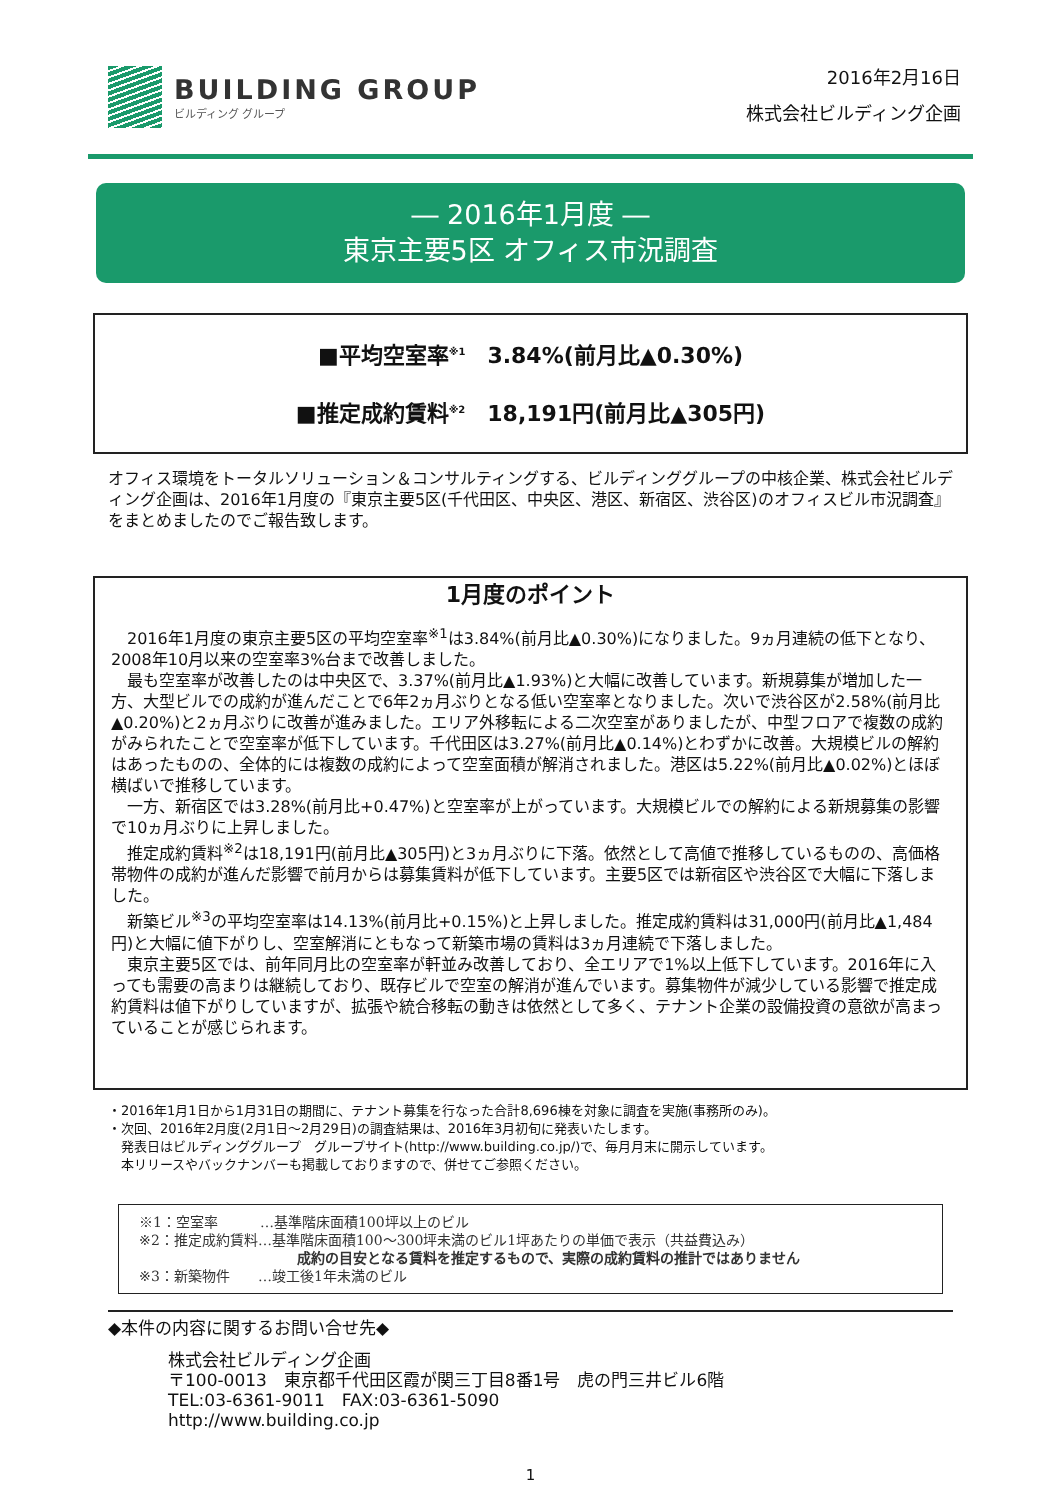BUILDING GROUP
ビルディング グループ
2016年2月16日
株式会社ビルディング企画
― 2016年1月度 ―
東京主要5区 オフィス市況調査
■平均空室率<sup>※1</sup>　3.84%(前月比▲0.30%)
■推定成約賃料<sup>※2</sup>　18,191円(前月比▲305円)
オフィス環境をトータルソリューション＆コンサルティングする、ビルディンググループの中核企業、株式会社ビルディング企画は、2016年1月度の『東京主要5区(千代田区、中央区、港区、新宿区、渋谷区)のオフィスビル市況調査』をまとめましたのでご報告致します。
1月度のポイント
2016年1月度の東京主要5区の平均空室率<sup>※1</sup>は3.84%(前月比▲0.30%)になりました。9ヵ月連続の低下となり、2008年10月以来の空室率3%台まで改善しました。
最も空室率が改善したのは中央区で、3.37%(前月比▲1.93%)と大幅に改善しています。新規募集が増加した一方、大型ビルでの成約が進んだことで6年2ヵ月ぶりとなる低い空室率となりました。次いで渋谷区が2.58%(前月比▲0.20%)と2ヵ月ぶりに改善が進みました。エリア外移転による二次空室がありましたが、中型フロアで複数の成約がみられたことで空室率が低下しています。千代田区は3.27%(前月比▲0.14%)とわずかに改善。大規模ビルの解約はあったものの、全体的には複数の成約によって空室面積が解消されました。港区は5.22%(前月比▲0.02%)とほぼ横ばいで推移しています。
一方、新宿区では3.28%(前月比+0.47%)と空室率が上がっています。大規模ビルでの解約による新規募集の影響で10ヵ月ぶりに上昇しました。
推定成約賃料<sup>※2</sup>は18,191円(前月比▲305円)と3ヵ月ぶりに下落。依然として高値で推移しているものの、高価格帯物件の成約が進んだ影響で前月からは募集賃料が低下しています。主要5区では新宿区や渋谷区で大幅に下落しました。
新築ビル<sup>※3</sup>の平均空室率は14.13%(前月比+0.15%)と上昇しました。推定成約賃料は31,000円(前月比▲1,484円)と大幅に値下がりし、空室解消にともなって新築市場の賃料は3ヵ月連続で下落しました。
東京主要5区では、前年同月比の空室率が軒並み改善しており、全エリアで1%以上低下しています。2016年に入っても需要の高まりは継続しており、既存ビルで空室の解消が進んでいます。募集物件が減少している影響で推定成約賃料は値下がりしていますが、拡張や統合移転の動きは依然として多く、テナント企業の設備投資の意欲が高まっていることが感じられます。
・2016年1月1日から1月31日の期間に、テナント募集を行なった合計8,696棟を対象に調査を実施(事務所のみ)。
・次回、2016年2月度(2月1日～2月29日)の調査結果は、2016年3月初旬に発表いたします。
　発表日はビルディンググループ　グループサイト(http://www.building.co.jp/)で、毎月月末に開示しています。
　本リリースやバックナンバーも掲載しておりますので、併せてご参照ください。
※1：空室率　　　…基準階床面積100坪以上のビル
※2：推定成約賃料…基準階床面積100～300坪未満のビル1坪あたりの単価で表示（共益費込み）
成約の目安となる賃料を推定するもので、実際の成約賃料の推計ではありません
※3：新築物件　　…竣工後1年未満のビル
◆本件の内容に関するお問い合せ先◆
株式会社ビルディング企画
〒100-0013　東京都千代田区霞が関三丁目8番1号　虎の門三井ビル6階
TEL:03-6361-9011　FAX:03-6361-5090
http://www.building.co.jp
1